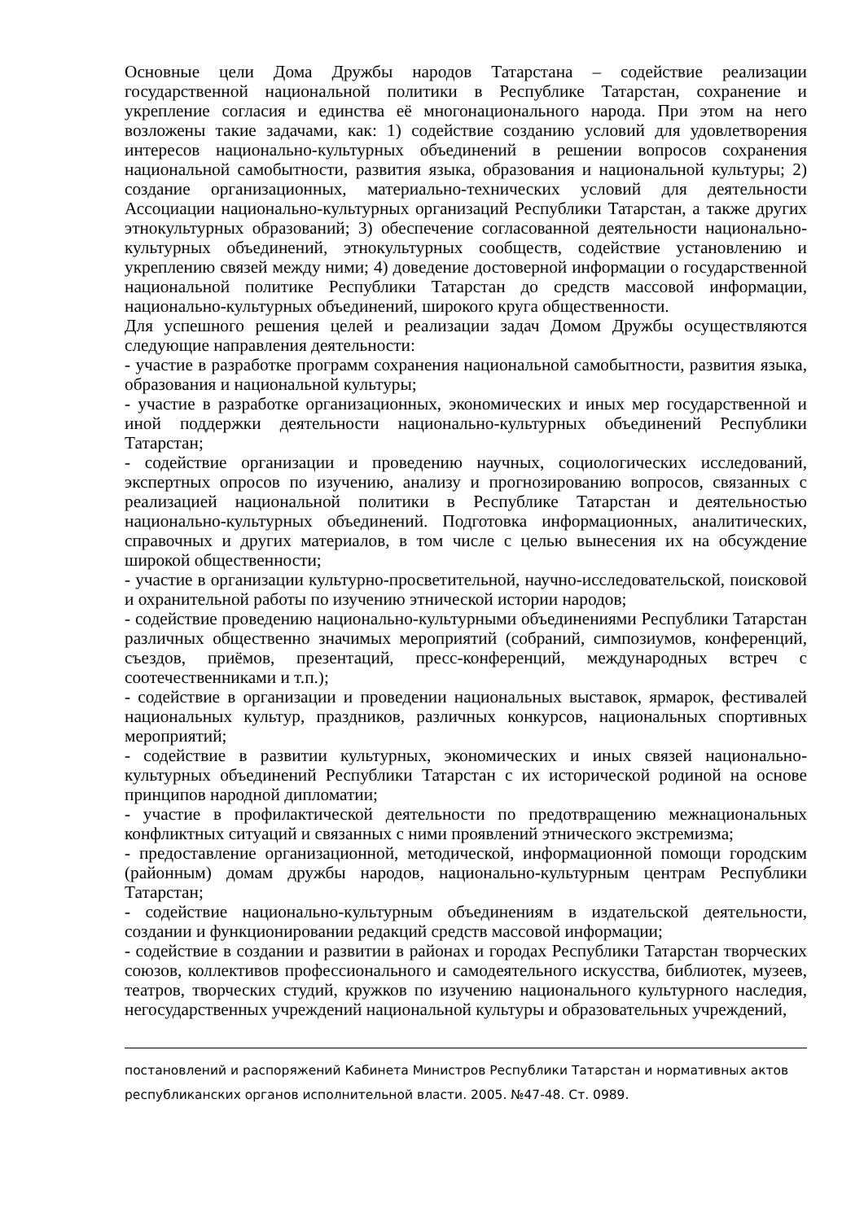Основные цели Дома Дружбы народов Татарстана – содействие реализации государственной национальной политики в Республике Татарстан, сохранение и укрепление согласия и единства её многонационального народа. При этом на него возложены такие задачами, как: 1) содействие созданию условий для удовлетворения интересов национально-культурных объединений в решении вопросов сохранения национальной самобытности, развития языка, образования и национальной культуры; 2) создание организационных, материально-технических условий для деятельности Ассоциации национально-культурных организаций Республики Татарстан, а также других этнокультурных образований; 3) обеспечение согласованной деятельности национально-культурных объединений, этнокультурных сообществ, содействие установлению и укреплению связей между ними; 4) доведение достоверной информации о государственной национальной политике Республики Татарстан до средств массовой информации, национально-культурных объединений, широкого круга общественности.
Для успешного решения целей и реализации задач Домом Дружбы осуществляются следующие направления деятельности:
- участие в разработке программ сохранения национальной самобытности, развития языка, образования и национальной культуры;
- участие в разработке организационных, экономических и иных мер государственной и иной поддержки деятельности национально-культурных объединений Республики Татарстан;
- содействие организации и проведению научных, социологических исследований, экспертных опросов по изучению, анализу и прогнозированию вопросов, связанных с реализацией национальной политики в Республике Татарстан и деятельностью национально-культурных объединений. Подготовка информационных, аналитических, справочных и других материалов, в том числе с целью вынесения их на обсуждение широкой общественности;
- участие в организации культурно-просветительной, научно-исследовательской, поисковой и охранительной работы по изучению этнической истории народов;
- содействие проведению национально-культурными объединениями Республики Татарстан различных общественно значимых мероприятий (собраний, симпозиумов, конференций, съездов, приёмов, презентаций, пресс-конференций, международных встреч с соотечественниками и т.п.);
- содействие в организации и проведении национальных выставок, ярмарок, фестивалей национальных культур, праздников, различных конкурсов, национальных спортивных мероприятий;
- содействие в развитии культурных, экономических и иных связей национально-культурных объединений Республики Татарстан с их исторической родиной на основе принципов народной дипломатии;
- участие в профилактической деятельности по предотвращению межнациональных конфликтных ситуаций и связанных с ними проявлений этнического экстремизма;
- предоставление организационной, методической, информационной помощи городским (районным) домам дружбы народов, национально-культурным центрам Республики Татарстан;
- содействие национально-культурным объединениям в издательской деятельности, создании и функционировании редакций средств массовой информации;
- содействие в создании и развитии в районах и городах Республики Татарстан творческих союзов, коллективов профессионального и самодеятельного искусства, библиотек, музеев, театров, творческих студий, кружков по изучению национального культурного наследия, негосударственных учреждений национальной культуры и образовательных учреждений,
постановлений и распоряжений Кабинета Министров Республики Татарстан и нормативных актов республиканских органов исполнительной власти. 2005. №47-48. Ст. 0989.